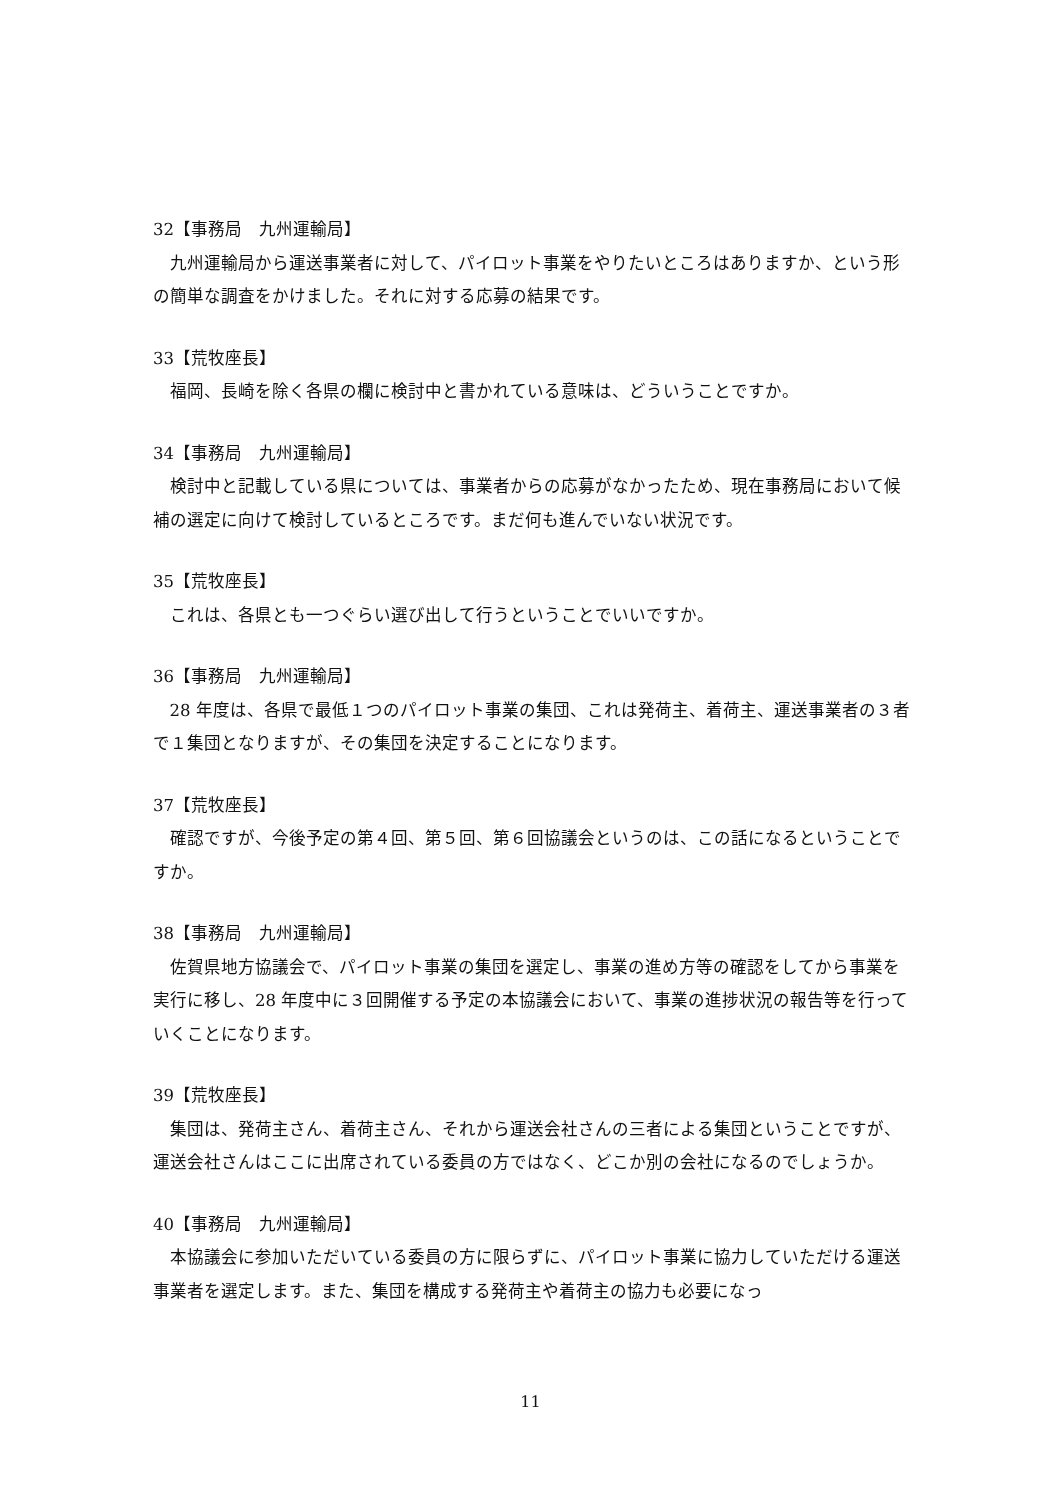32【事務局　九州運輸局】
九州運輸局から運送事業者に対して、パイロット事業をやりたいところはありますか、という形の簡単な調査をかけました。それに対する応募の結果です。
33【荒牧座長】
福岡、長崎を除く各県の欄に検討中と書かれている意味は、どういうことですか。
34【事務局　九州運輸局】
検討中と記載している県については、事業者からの応募がなかったため、現在事務局において候補の選定に向けて検討しているところです。まだ何も進んでいない状況です。
35【荒牧座長】
これは、各県とも一つぐらい選び出して行うということでいいですか。
36【事務局　九州運輸局】
28 年度は、各県で最低１つのパイロット事業の集団、これは発荷主、着荷主、運送事業者の３者で１集団となりますが、その集団を決定することになります。
37【荒牧座長】
確認ですが、今後予定の第４回、第５回、第６回協議会というのは、この話になるということですか。
38【事務局　九州運輸局】
佐賀県地方協議会で、パイロット事業の集団を選定し、事業の進め方等の確認をしてから事業を実行に移し、28 年度中に３回開催する予定の本協議会において、事業の進捗状況の報告等を行っていくことになります。
39【荒牧座長】
集団は、発荷主さん、着荷主さん、それから運送会社さんの三者による集団ということですが、運送会社さんはここに出席されている委員の方ではなく、どこか別の会社になるのでしょうか。
40【事務局　九州運輸局】
本協議会に参加いただいている委員の方に限らずに、パイロット事業に協力していただける運送事業者を選定します。また、集団を構成する発荷主や着荷主の協力も必要になっ
11